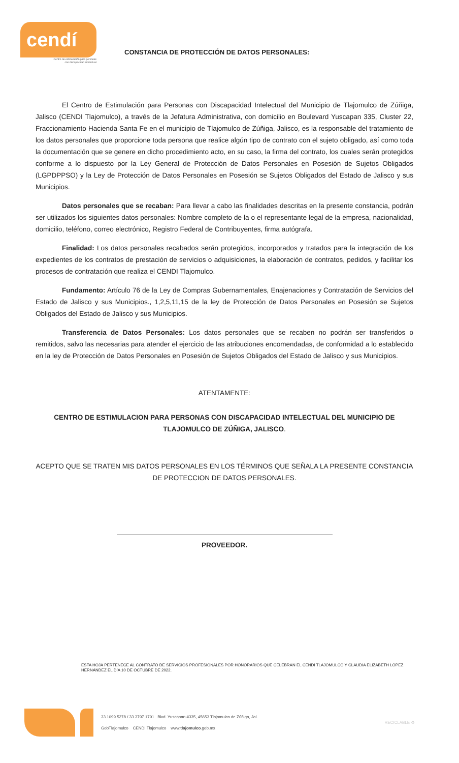cendí
Centro de estimulación para personas
con discapacidad intelectual
CONSTANCIA DE PROTECCIÓN DE DATOS PERSONALES:
El Centro de Estimulación para Personas con Discapacidad Intelectual del Municipio de Tlajomulco de Zúñiga, Jalisco (CENDI Tlajomulco), a través de la Jefatura Administrativa, con domicilio en Boulevard Yuscapan 335, Cluster 22, Fraccionamiento Hacienda Santa Fe en el municipio de Tlajomulco de Zúñiga, Jalisco, es la responsable del tratamiento de los datos personales que proporcione toda persona que realice algún tipo de contrato con el sujeto obligado, así como toda la documentación que se genere en dicho procedimiento acto, en su caso, la firma del contrato, los cuales serán protegidos conforme a lo dispuesto por la Ley General de Protección de Datos Personales en Posesión de Sujetos Obligados (LGPDPPSO) y la Ley de Protección de Datos Personales en Posesión se Sujetos Obligados del Estado de Jalisco y sus Municipios.
Datos personales que se recaban: Para llevar a cabo las finalidades descritas en la presente constancia, podrán ser utilizados los siguientes datos personales: Nombre completo de la o el representante legal de la empresa, nacionalidad, domicilio, teléfono, correo electrónico, Registro Federal de Contribuyentes, firma autógrafa.
Finalidad: Los datos personales recabados serán protegidos, incorporados y tratados para la integración de los expedientes de los contratos de prestación de servicios o adquisiciones, la elaboración de contratos, pedidos, y facilitar los procesos de contratación que realiza el CENDI Tlajomulco.
Fundamento: Artículo 76 de la Ley de Compras Gubernamentales, Enajenaciones y Contratación de Servicios del Estado de Jalisco y sus Municipios., 1,2,5,11,15 de la ley de Protección de Datos Personales en Posesión se Sujetos Obligados del Estado de Jalisco y sus Municipios.
Transferencia de Datos Personales: Los datos personales que se recaben no podrán ser transferidos o remitidos, salvo las necesarias para atender el ejercicio de las atribuciones encomendadas, de conformidad a lo establecido en la ley de Protección de Datos Personales en Posesión de Sujetos Obligados del Estado de Jalisco y sus Municipios.
ATENTAMENTE:
CENTRO DE ESTIMULACION PARA PERSONAS CON DISCAPACIDAD INTELECTUAL DEL MUNICIPIO DE TLAJOMULCO DE ZÚÑIGA, JALISCO.
ACEPTO QUE SE TRATEN MIS DATOS PERSONALES EN LOS TÉRMINOS QUE SEÑALA LA PRESENTE CONSTANCIA DE PROTECCION DE DATOS PERSONALES.
PROVEEDOR.
ESTA HOJA PERTENECE AL CONTRATO DE SERVICIOS PROFESIONALES POR HONORARIOS QUE CELEBRAN EL CENDI TLAJOMULCO Y CLAUDIA ELIZABETH LÓPEZ HERNÁNDEZ EL DÍA 10 DE OCTUBRE DE 2022.
33 1099 5278 / 33 3797 1791 Blvd. Yuscapan #335, 45653 Tlajomulco de Zúñiga, Jal.
GobTlajomulco CENDI Tlajomulco www.tlajomulco.gob.mx
RECICLABLE ♻